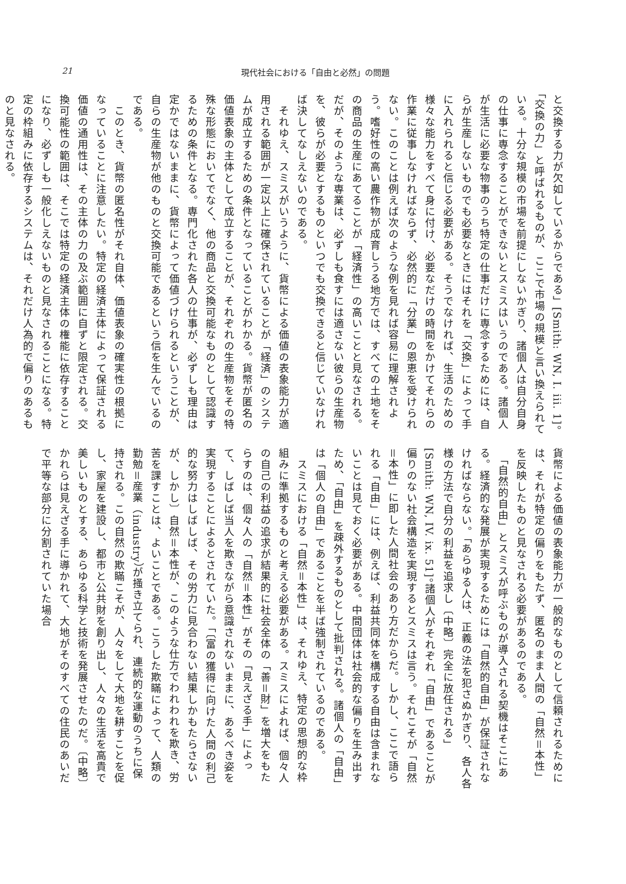21 現代社会における「自由と必然」の問題
と交換する力が欠如しているからである」[Smith: WN, I. iii. 1]。「交換の力」と呼ばれるものが、ここで市場の規模と言い換えられている。十分な規模の市場を前提にしないかぎり、諸個人は自分自身の仕事に専念することができないとスミスはいうのである。諸個人が生活に必要な物事のうち特定の仕事だけに専念するためには、自らが生産しないものでも必要なときにはそれを「交換」によって手に入れられると信じる必要がある。そうでなければ、生活のための様々な能力をすべて身に付け、必要なだけの時間をかけてそれらの作業に従事しなければならず、必然的に「分業」の恩恵を受けられない。このことは例えば次のような例を見れば容易に理解されよう。嗜好性の高い農作物が成育しうる地方では、すべての土地をその商品の生産にあてることが「経済性」の高いことと見なされる。だが、そのような専業は、必ずしも食すには適さない彼らの生産物を、彼らが必要とするものといつでも交換できると信じていなければ決してなしえないのである。
　それゆえ、スミスがいうように、貨幣による価値の表象能力が適用される範囲が一定以上に確保されていることが「経済」のシステムが成立するための条件となっていることがわかる。貨幣が匿名の価値表象の主体として成立することが、それぞれの生産物をその特殊な形態においてでなく、他の商品と交換可能なものとして認識するための条件となる。専門化された各人の仕事が、必ずしも理由は定かではないままに、貨幣によって価値づけられるということが、自らの生産物が他のものと交換可能であるという信を生んでいるのである。
　このとき、貨幣の匿名性がそれ自体、価値表象の確実性の根拠になっていることに注意したい。特定の経済主体によって保証される価値の通用性は、その主体の力の及ぶ範囲に自ずと限定される。交換可能性の範囲は、そこでは特定の経済主体の権能に依存することになり、必ずしも一般化しえないものと見なされることになる。特定の枠組みに依存するシステムは、それだけ人為的で偏りのあるものと見なされる。
貨幣による価値の表象能力が一般的なものとして信頼されるためには、それが特定の偏りをもたず、匿名のまま人間の「自然＝本性」を反映したものと見なされる必要があるのである。
　「自然的自由」とスミスが呼ぶものが導入される契機はそこにある。経済的な発展が実現するためには「自然的自由」が保証されなければならない。「あらゆる人は、正義の法を犯さぬかぎり、各人各様の方法で自分の利益を追求し〔中略〕完全に放任される」[Smith: WN, IV. ix. 51]。諸個人がそれぞれ「自由」であることが偏りのない社会構造を実現するとスミスは言う。それこそが「自然＝本性」に即した人間社会のあり方だからだ。しかし、ここで語られる「自由」には、例えば、利益共同体を構成する自由は含まれないことは見ておく必要がある。中間団体は社会的な偏りを生み出すため、「自由」を疎外するものとして批判される。諸個人の「自由」は「個人の自由」であることを半ば強制されているのである。
　スミスにおける「自然＝本性」は、それゆえ、特定の思想的な枠組みに準拠するものと考える必要がある。スミスによれば、個々人の自己の利益の追求が結果的に社会全体の「善＝財」を増大をもたらすのは、個々人の「自然＝本性」がその「見えざる手」によって、しばしば当人を欺きながら意識されないままに、あるべき姿を実現することによるとされていた。「〔富の獲得に向けた人間の利己的な努力はしばしば、その労力に見合わない結果しかもたらさないが、しかし〕自然＝本性が、このような仕方でわれわれを欺き、労苦を課すことは、よいことである。こうした欺瞞によって、人類の勤勉＝産業（industry）が掻き立てられ、連続的な運動のうちに保持される。この自然の欺瞞こそが、人々をして大地を耕すことを促し、家屋を建設し、都市と公共財を創り出し、人々の生活を高貴で美しいものとする、あらゆる科学と技術を発展させたのだ。〔中略〕かれらは見えざる手に導かれて、大地がそのすべての住民のあいだで平等な部分に分割されていた場合